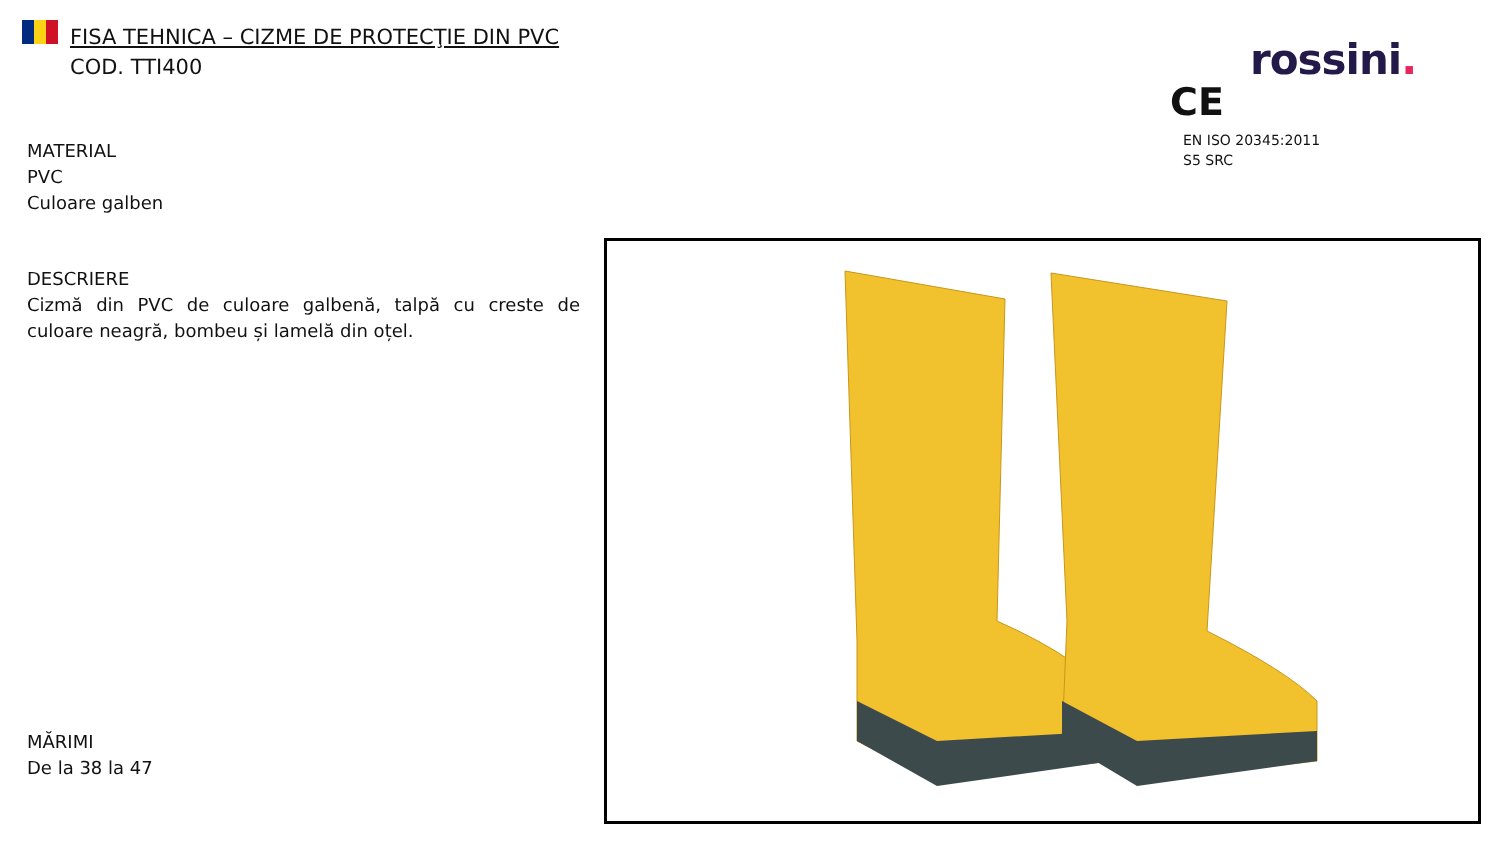FISA TEHNICA – CIZME DE PROTECŢIE DIN PVC
COD. TTI400
rossini.
CE
EN ISO 20345:2011
S5 SRC
MATERIAL
PVC
Culoare galben
DESCRIERE
Cizmă din PVC de culoare galbenă, talpă cu creste de culoare neagră, bombeu și lamelă din oțel.
MĂRIMI
De la 38 la 47